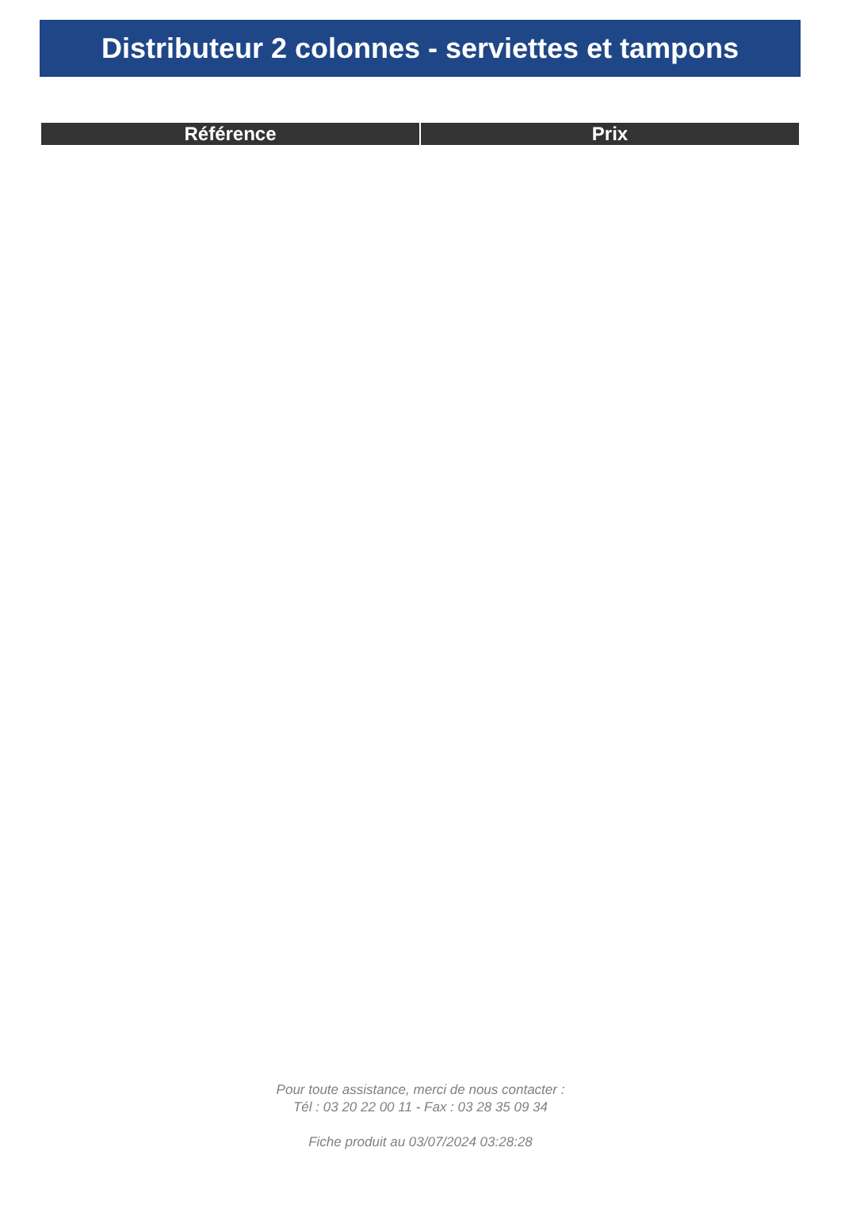Distributeur 2 colonnes - serviettes et tampons
| Référence | Prix |
| --- | --- |
Pour toute assistance, merci de nous contacter :
Tél : 03 20 22 00 11 - Fax : 03 28 35 09 34
Fiche produit au 03/07/2024 03:28:28